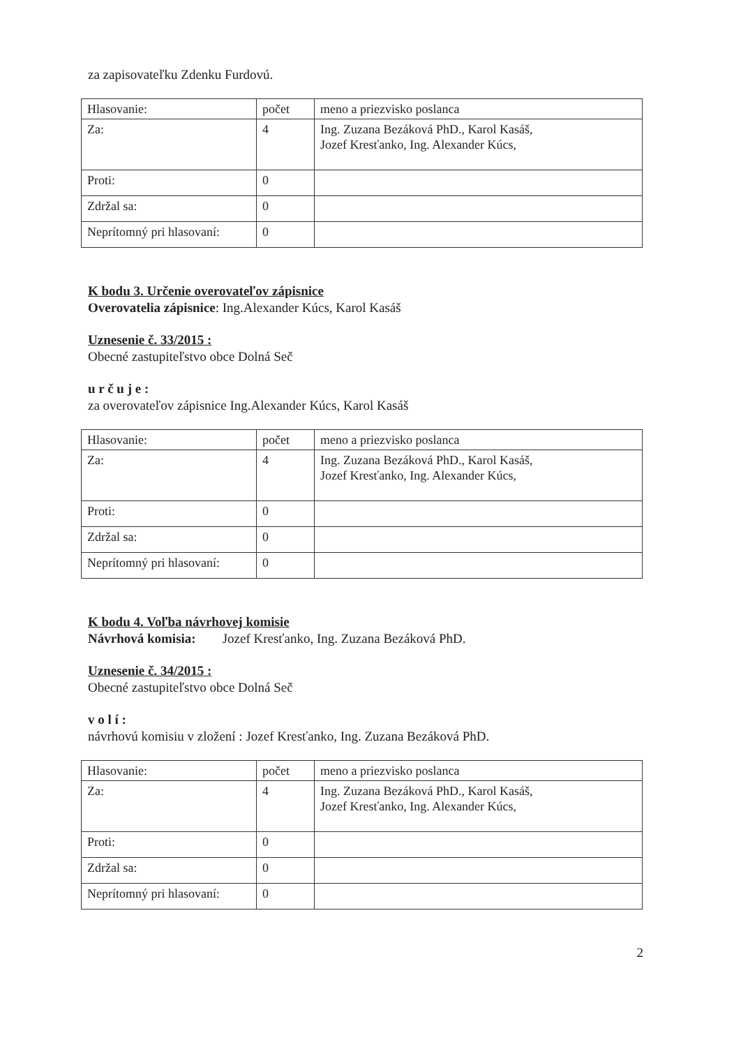za zapisovateľku Zdenku Furdovú.
| Hlasovanie: | počet | meno a priezvisko poslanca |
| Za: | 4 | Ing. Zuzana Bezáková PhD., Karol Kasáš, Jozef Kresťanko, Ing. Alexander Kúcs, |
| Proti: | 0 | |
| Zdržal sa: | 0 | |
| Neprítomný pri hlasovaní: | 0 | |
K bodu 3. Určenie overovateľov zápisnice
Overovatelia zápisnice: Ing.Alexander Kúcs, Karol Kasáš
Uznesenie č. 33/2015 :
Obecné zastupiteľstvo obce Dolná Seč
u r č u j e :
za overovateľov zápisnice Ing.Alexander Kúcs, Karol Kasáš
| Hlasovanie: | počet | meno a priezvisko poslanca |
| Za: | 4 | Ing. Zuzana Bezáková PhD., Karol Kasáš, Jozef Kresťanko, Ing. Alexander Kúcs, |
| Proti: | 0 | |
| Zdržal sa: | 0 | |
| Neprítomný pri hlasovaní: | 0 | |
K bodu 4. Voľba návrhovej komisie
Návrhová komisia: Jozef Kresťanko, Ing. Zuzana Bezáková PhD.
Uznesenie č. 34/2015 :
Obecné zastupiteľstvo obce Dolná Seč
v o l í :
návrhovú komisiu v zložení : Jozef Kresťanko, Ing. Zuzana Bezáková PhD.
| Hlasovanie: | počet | meno a priezvisko poslanca |
| Za: | 4 | Ing. Zuzana Bezáková PhD., Karol Kasáš, Jozef Kresťanko, Ing. Alexander Kúcs, |
| Proti: | 0 | |
| Zdržal sa: | 0 | |
| Neprítomný pri hlasovaní: | 0 | |
2